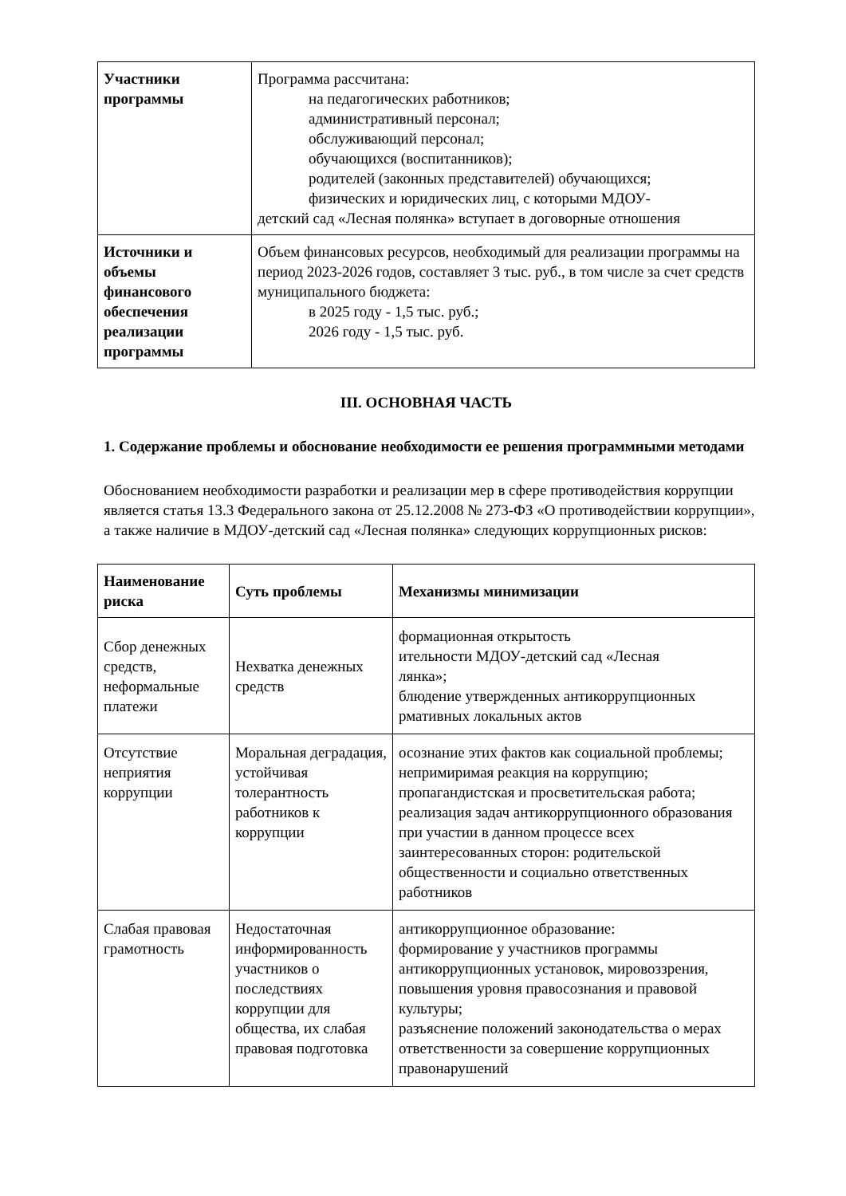| Участники программы | Программа рассчитана: на педагогических работников; административный персонал; обслуживающий персонал; обучающихся (воспитанников); родителей (законных представителей) обучающихся; физических и юридических лиц, с которыми МДОУ- детский сад «Лесная полянка» вступает в договорные отношения |
| Источники и объемы финансового обеспечения реализации программы | Объем финансовых ресурсов, необходимый для реализации программы на период 2023-2026 годов, составляет 3 тыс. руб., в том числе за счет средств муниципального бюджета: в 2025 году - 1,5 тыс. руб.; 2026 году - 1,5 тыс. руб. |
III. ОСНОВНАЯ ЧАСТЬ
1. Содержание проблемы и обоснование необходимости ее решения программными методами
Обоснованием необходимости разработки и реализации мер в сфере противодействия коррупции является статья 13.3 Федерального закона от 25.12.2008 № 273-ФЗ «О противодействии коррупции», а также наличие в МДОУ-детский сад «Лесная полянка» следующих коррупционных рисков:
| Наименование риска | Суть проблемы | Механизмы минимизации |
| --- | --- | --- |
| Сбор денежных средств, неформальные платежи | Нехватка денежных средств | формационная открытость ительности МДОУ-детский сад «Лесная лянка»; блюдение утвержденных антикоррупционных рмативных локальных актов |
| Отсутствие неприятия коррупции | Моральная деградация, устойчивая толерантность работников к коррупции | осознание этих фактов как социальной проблемы; непримиримая реакция на коррупцию; пропагандистская и просветительская работа; реализация задач антикоррупционного образования при участии в данном процессе всех заинтересованных сторон: родительской общественности и социально ответственных работников |
| Слабая правовая грамотность | Недостаточная информированность участников о последствиях коррупции для общества, их слабая правовая подготовка | антикоррупционное образование: формирование у участников программы антикоррупционных установок, мировоззрения, повышения уровня правосознания и правовой культуры; разъяснение положений законодательства о мерах ответственности за совершение коррупционных правонарушений |